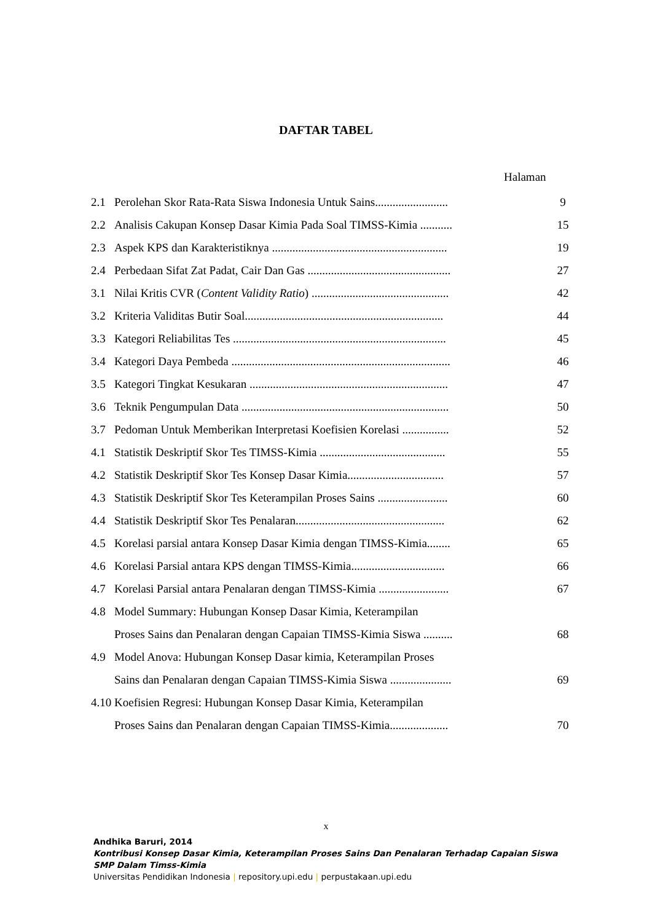DAFTAR TABEL
Halaman
| 2.1 | Perolehan Skor Rata-Rata Siswa Indonesia Untuk Sains......................... | 9 |
| 2.2 | Analisis Cakupan Konsep Dasar Kimia Pada Soal TIMSS-Kimia ........... | 15 |
| 2.3 | Aspek KPS dan Karakteristiknya ............................................................ | 19 |
| 2.4 | Perbedaan Sifat Zat Padat, Cair Dan Gas ................................................. | 27 |
| 3.1 | Nilai Kritis CVR ( Content Validity Ratio ) ............................................... | 42 |
| 3.2 | Kriteria Validitas Butir Soal.................................................................... | 44 |
| 3.3 | Kategori Reliabilitas Tes ......................................................................... | 45 |
| 3.4 | Kategori Daya Pembeda ........................................................................... | 46 |
| 3.5 | Kategori Tingkat Kesukaran .................................................................... | 47 |
| 3.6 | Teknik Pengumpulan Data ....................................................................... | 50 |
| 3.7 | Pedoman Untuk Memberikan Interpretasi Koefisien Korelasi ................ | 52 |
| 4.1 | Statistik Deskriptif Skor Tes TIMSS-Kimia ........................................... | 55 |
| 4.2 | Statistik Deskriptif Skor Tes Konsep Dasar Kimia................................. | 57 |
| 4.3 | Statistik Deskriptif Skor Tes Keterampilan Proses Sains ........................ | 60 |
| 4.4 | Statistik Deskriptif Skor Tes Penalaran................................................... | 62 |
| 4.5 | Korelasi parsial antara Konsep Dasar Kimia dengan TIMSS-Kimia........ | 65 |
| 4.6 | Korelasi Parsial antara KPS dengan TIMSS-Kimia................................ | 66 |
| 4.7 | Korelasi Parsial antara Penalaran dengan TIMSS-Kimia ........................ | 67 |
| 4.8 | Model Summary: Hubungan Konsep Dasar Kimia, Keterampilan | |
| | Proses Sains dan Penalaran dengan Capaian TIMSS-Kimia Siswa .......... | 68 |
| 4.9 | Model Anova: Hubungan Konsep Dasar kimia, Keterampilan Proses | |
| | Sains dan Penalaran dengan Capaian TIMSS-Kimia Siswa ..................... | 69 |
| 4.10 | Koefisien Regresi: Hubungan Konsep Dasar Kimia, Keterampilan | |
| | Proses Sains dan Penalaran dengan Capaian TIMSS-Kimia.................... | 70 |
x
Andhika Baruri, 2014
Kontribusi Konsep Dasar Kimia, Keterampilan Proses Sains Dan Penalaran Terhadap Capaian Siswa
SMP Dalam Timss-Kimia
Universitas Pendidikan Indonesia | repository.upi.edu | perpustakaan.upi.edu